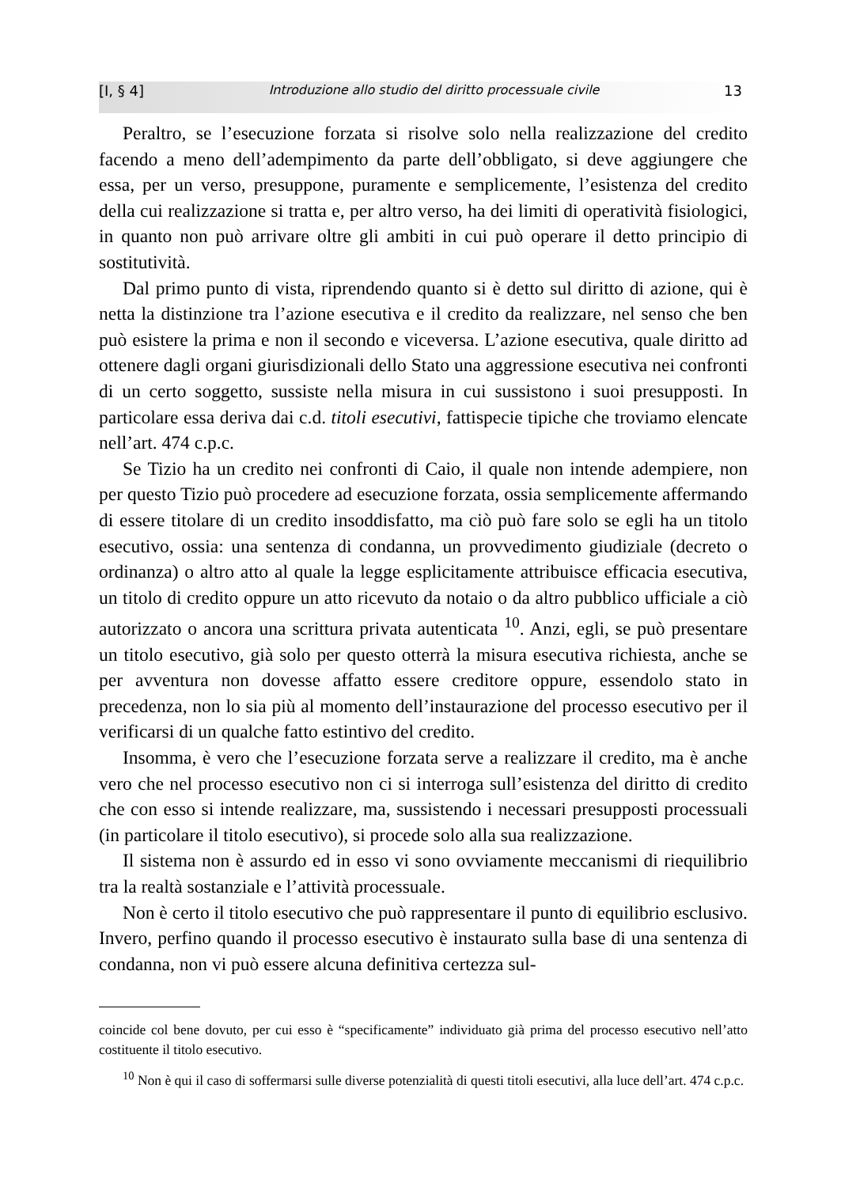[I, § 4] Introduzione allo studio del diritto processuale civile 13
Peraltro, se l’esecuzione forzata si risolve solo nella realizzazione del credito facendo a meno dell’adempimento da parte dell’obbligato, si deve aggiungere che essa, per un verso, presuppone, puramente e semplicemente, l’esistenza del credito della cui realizzazione si tratta e, per altro verso, ha dei limiti di operatività fisiologici, in quanto non può arrivare oltre gli ambiti in cui può operare il detto principio di sostitutività.
Dal primo punto di vista, riprendendo quanto si è detto sul diritto di azione, qui è netta la distinzione tra l’azione esecutiva e il credito da realizzare, nel senso che ben può esistere la prima e non il secondo e viceversa. L’azione esecutiva, quale diritto ad ottenere dagli organi giurisdizionali dello Stato una aggressione esecutiva nei confronti di un certo soggetto, sussiste nella misura in cui sussistono i suoi presupposti. In particolare essa deriva dai c.d. titoli esecutivi, fattispecie tipiche che troviamo elencate nell’art. 474 c.p.c.
Se Tizio ha un credito nei confronti di Caio, il quale non intende adempiere, non per questo Tizio può procedere ad esecuzione forzata, ossia semplicemente affermando di essere titolare di un credito insoddisfatto, ma ciò può fare solo se egli ha un titolo esecutivo, ossia: una sentenza di condanna, un provvedimento giudiziale (decreto o ordinanza) o altro atto al quale la legge esplicitamente attribuisce efficacia esecutiva, un titolo di credito oppure un atto ricevuto da notaio o da altro pubblico ufficiale a ciò autorizzato o ancora una scrittura privata autenticata <sup>10</sup>. Anzi, egli, se può presentare un titolo esecutivo, già solo per questo otterrà la misura esecutiva richiesta, anche se per avventura non dovesse affatto essere creditore oppure, essendolo stato in precedenza, non lo sia più al momento dell’instaurazione del processo esecutivo per il verificarsi di un qualche fatto estintivo del credito.
Insomma, è vero che l’esecuzione forzata serve a realizzare il credito, ma è anche vero che nel processo esecutivo non ci si interroga sull’esistenza del diritto di credito che con esso si intende realizzare, ma, sussistendo i necessari presupposti processuali (in particolare il titolo esecutivo), si procede solo alla sua realizzazione.
Il sistema non è assurdo ed in esso vi sono ovviamente meccanismi di riequilibrio tra la realtà sostanziale e l’attività processuale.
Non è certo il titolo esecutivo che può rappresentare il punto di equilibrio esclusivo. Invero, perfino quando il processo esecutivo è instaurato sulla base di una sentenza di condanna, non vi può essere alcuna definitiva certezza sul-
coincide col bene dovuto, per cui esso è “specificamente” individuato già prima del processo esecutivo nell’atto costituente il titolo esecutivo.
<sup>10</sup> Non è qui il caso di soffermarsi sulle diverse potenzialità di questi titoli esecutivi, alla luce dell’art. 474 c.p.c.